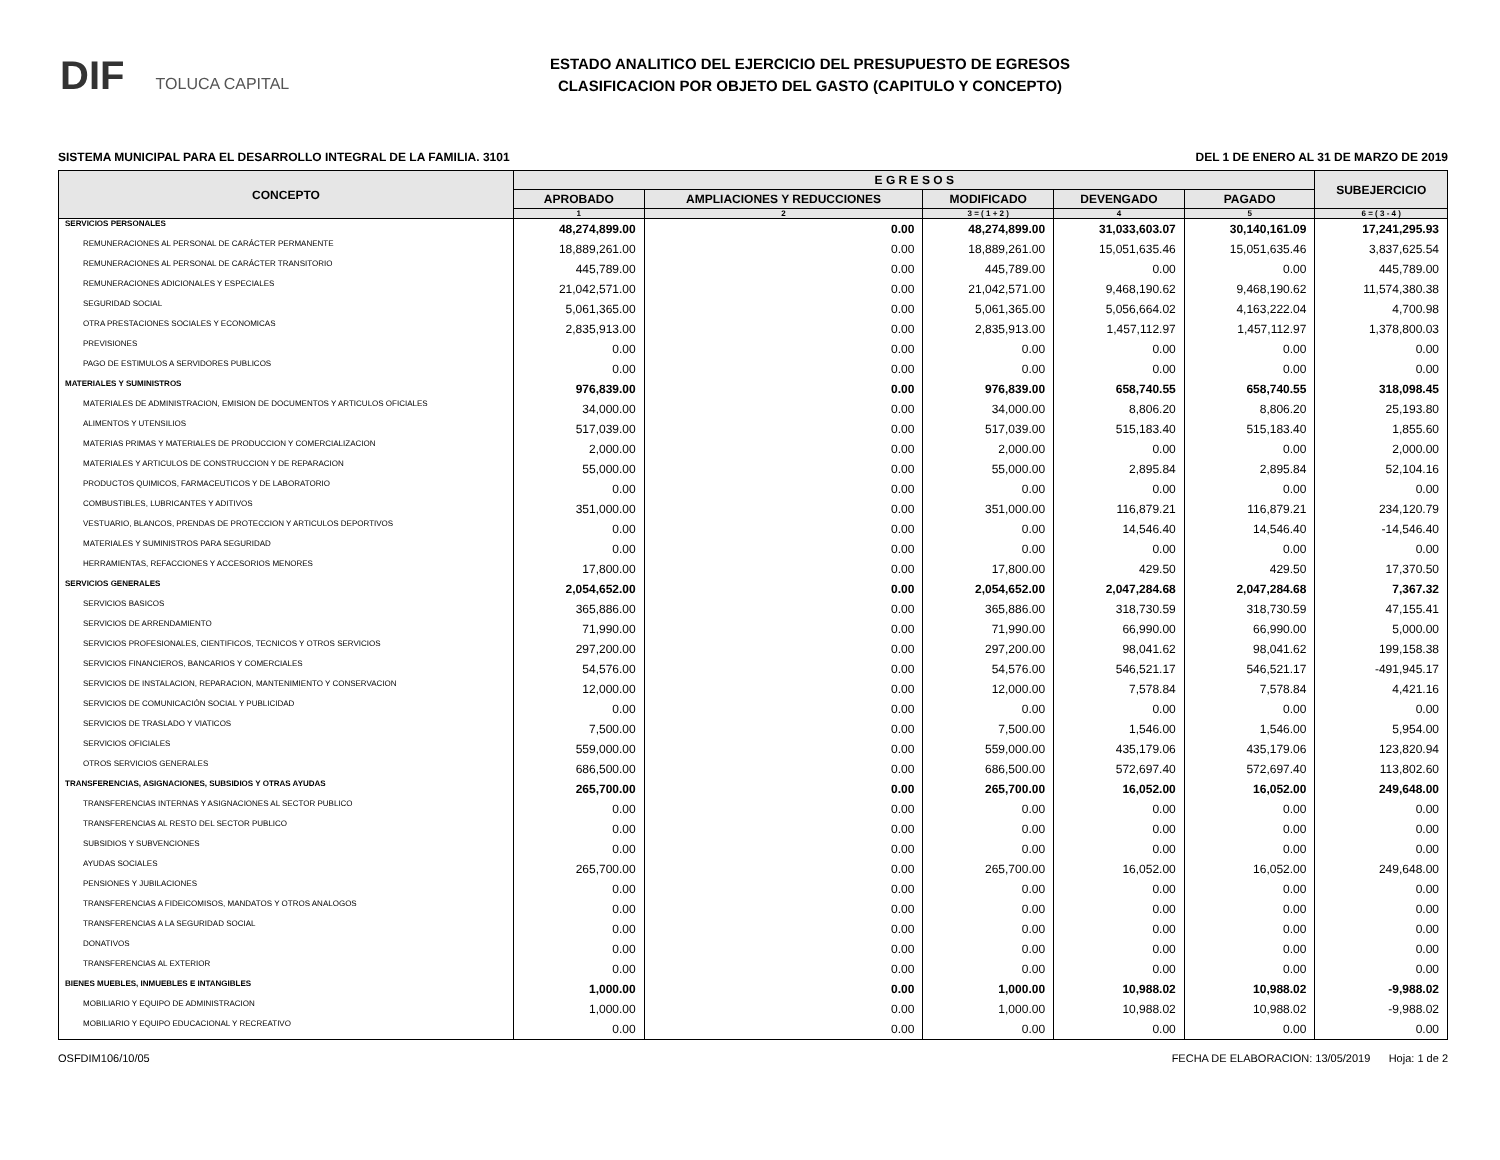DIF TOLUCA CAPITAL
ESTADO ANALITICO DEL EJERCICIO DEL PRESUPUESTO DE EGRESOS
CLASIFICACION POR OBJETO DEL GASTO (CAPITULO Y CONCEPTO)
SISTEMA MUNICIPAL PARA EL DESARROLLO INTEGRAL DE LA FAMILIA. 3101 DEL 1 DE ENERO AL 31 DE MARZO DE 2019
| CONCEPTO | E G R E S O S | | | | | SUBEJERCICIO |
| --- | --- | --- | --- | --- | --- | --- |
| | APROBADO | AMPLIACIONES Y REDUCCIONES | MODIFICADO | DEVENGADO | PAGADO | |
| | 1 | 2 | 3 = ( 1 + 2 ) | 4 | 5 | 6 = ( 3 - 4 ) |
| SERVICIOS PERSONALES | 48,274,899.00 | 0.00 | 48,274,899.00 | 31,033,603.07 | 30,140,161.09 | 17,241,295.93 |
| REMUNERACIONES AL PERSONAL DE CARÁCTER PERMANENTE | 18,889,261.00 | 0.00 | 18,889,261.00 | 15,051,635.46 | 15,051,635.46 | 3,837,625.54 |
| REMUNERACIONES AL PERSONAL DE CARÁCTER TRANSITORIO | 445,789.00 | 0.00 | 445,789.00 | 0.00 | 0.00 | 445,789.00 |
| REMUNERACIONES ADICIONALES Y ESPECIALES | 21,042,571.00 | 0.00 | 21,042,571.00 | 9,468,190.62 | 9,468,190.62 | 11,574,380.38 |
| SEGURIDAD SOCIAL | 5,061,365.00 | 0.00 | 5,061,365.00 | 5,056,664.02 | 4,163,222.04 | 4,700.98 |
| OTRA PRESTACIONES SOCIALES Y ECONOMICAS | 2,835,913.00 | 0.00 | 2,835,913.00 | 1,457,112.97 | 1,457,112.97 | 1,378,800.03 |
| PREVISIONES | 0.00 | 0.00 | 0.00 | 0.00 | 0.00 | 0.00 |
| PAGO DE ESTIMULOS A SERVIDORES PUBLICOS | 0.00 | 0.00 | 0.00 | 0.00 | 0.00 | 0.00 |
| MATERIALES Y SUMINISTROS | 976,839.00 | 0.00 | 976,839.00 | 658,740.55 | 658,740.55 | 318,098.45 |
| MATERIALES DE ADMINISTRACION, EMISION DE DOCUMENTOS Y ARTICULOS OFICIALES | 34,000.00 | 0.00 | 34,000.00 | 8,806.20 | 8,806.20 | 25,193.80 |
| ALIMENTOS Y UTENSILIOS | 517,039.00 | 0.00 | 517,039.00 | 515,183.40 | 515,183.40 | 1,855.60 |
| MATERIAS PRIMAS Y MATERIALES DE PRODUCCION Y COMERCIALIZACION | 2,000.00 | 0.00 | 2,000.00 | 0.00 | 0.00 | 2,000.00 |
| MATERIALES Y ARTICULOS DE CONSTRUCCION Y DE REPARACION | 55,000.00 | 0.00 | 55,000.00 | 2,895.84 | 2,895.84 | 52,104.16 |
| PRODUCTOS QUIMICOS, FARMACEUTICOS Y DE LABORATORIO | 0.00 | 0.00 | 0.00 | 0.00 | 0.00 | 0.00 |
| COMBUSTIBLES, LUBRICANTES Y ADITIVOS | 351,000.00 | 0.00 | 351,000.00 | 116,879.21 | 116,879.21 | 234,120.79 |
| VESTUARIO, BLANCOS, PRENDAS DE PROTECCION Y ARTICULOS DEPORTIVOS | 0.00 | 0.00 | 0.00 | 14,546.40 | 14,546.40 | -14,546.40 |
| MATERIALES Y SUMINISTROS PARA SEGURIDAD | 0.00 | 0.00 | 0.00 | 0.00 | 0.00 | 0.00 |
| HERRAMIENTAS, REFACCIONES Y ACCESORIOS MENORES | 17,800.00 | 0.00 | 17,800.00 | 429.50 | 429.50 | 17,370.50 |
| SERVICIOS GENERALES | 2,054,652.00 | 0.00 | 2,054,652.00 | 2,047,284.68 | 2,047,284.68 | 7,367.32 |
| SERVICIOS BASICOS | 365,886.00 | 0.00 | 365,886.00 | 318,730.59 | 318,730.59 | 47,155.41 |
| SERVICIOS DE ARRENDAMIENTO | 71,990.00 | 0.00 | 71,990.00 | 66,990.00 | 66,990.00 | 5,000.00 |
| SERVICIOS PROFESIONALES, CIENTIFICOS, TECNICOS Y OTROS SERVICIOS | 297,200.00 | 0.00 | 297,200.00 | 98,041.62 | 98,041.62 | 199,158.38 |
| SERVICIOS FINANCIEROS, BANCARIOS Y COMERCIALES | 54,576.00 | 0.00 | 54,576.00 | 546,521.17 | 546,521.17 | -491,945.17 |
| SERVICIOS DE INSTALACION, REPARACION, MANTENIMIENTO Y CONSERVACION | 12,000.00 | 0.00 | 12,000.00 | 7,578.84 | 7,578.84 | 4,421.16 |
| SERVICIOS DE COMUNICACIÓN SOCIAL Y PUBLICIDAD | 0.00 | 0.00 | 0.00 | 0.00 | 0.00 | 0.00 |
| SERVICIOS DE TRASLADO Y VIATICOS | 7,500.00 | 0.00 | 7,500.00 | 1,546.00 | 1,546.00 | 5,954.00 |
| SERVICIOS OFICIALES | 559,000.00 | 0.00 | 559,000.00 | 435,179.06 | 435,179.06 | 123,820.94 |
| OTROS SERVICIOS GENERALES | 686,500.00 | 0.00 | 686,500.00 | 572,697.40 | 572,697.40 | 113,802.60 |
| TRANSFERENCIAS, ASIGNACIONES, SUBSIDIOS Y OTRAS AYUDAS | 265,700.00 | 0.00 | 265,700.00 | 16,052.00 | 16,052.00 | 249,648.00 |
| TRANSFERENCIAS INTERNAS Y ASIGNACIONES AL SECTOR PUBLICO | 0.00 | 0.00 | 0.00 | 0.00 | 0.00 | 0.00 |
| TRANSFERENCIAS AL RESTO DEL SECTOR PUBLICO | 0.00 | 0.00 | 0.00 | 0.00 | 0.00 | 0.00 |
| SUBSIDIOS Y SUBVENCIONES | 0.00 | 0.00 | 0.00 | 0.00 | 0.00 | 0.00 |
| AYUDAS SOCIALES | 265,700.00 | 0.00 | 265,700.00 | 16,052.00 | 16,052.00 | 249,648.00 |
| PENSIONES Y JUBILACIONES | 0.00 | 0.00 | 0.00 | 0.00 | 0.00 | 0.00 |
| TRANSFERENCIAS A FIDEICOMISOS, MANDATOS Y OTROS ANALOGOS | 0.00 | 0.00 | 0.00 | 0.00 | 0.00 | 0.00 |
| TRANSFERENCIAS A LA SEGURIDAD SOCIAL | 0.00 | 0.00 | 0.00 | 0.00 | 0.00 | 0.00 |
| DONATIVOS | 0.00 | 0.00 | 0.00 | 0.00 | 0.00 | 0.00 |
| TRANSFERENCIAS AL EXTERIOR | 0.00 | 0.00 | 0.00 | 0.00 | 0.00 | 0.00 |
| BIENES MUEBLES, INMUEBLES E INTANGIBLES | 1,000.00 | 0.00 | 1,000.00 | 10,988.02 | 10,988.02 | -9,988.02 |
| MOBILIARIO Y EQUIPO DE ADMINISTRACION | 1,000.00 | 0.00 | 1,000.00 | 10,988.02 | 10,988.02 | -9,988.02 |
| MOBILIARIO Y EQUIPO EDUCACIONAL Y RECREATIVO | 0.00 | 0.00 | 0.00 | 0.00 | 0.00 | 0.00 |
OSFDIM106/10/05 FECHA DE ELABORACION: 13/05/2019 Hoja: 1 de 2